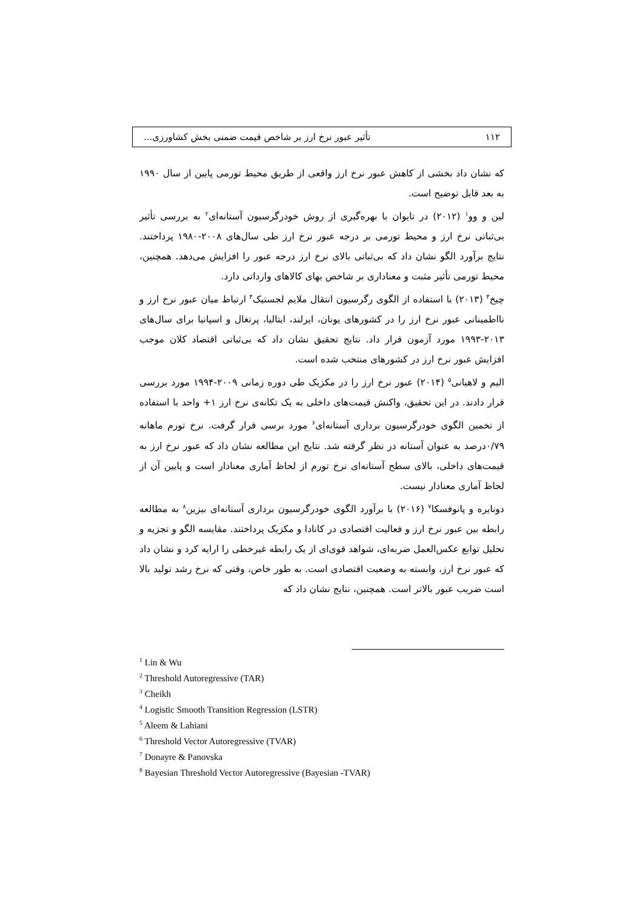۱۱۲ تأثیر عبور نرخ ارز بر شاخص قیمت ضمنی بخش کشاورزی...
که نشان داد بخشی از کاهش عبور نرخ ارز واقعی از طریق محیط تورمی پایین از سال ۱۹۹۰ به بعد قابل توضیح است.
لین و وو<sup>۱</sup> (۲۰۱۲) در تایوان با بهره‌گیری از روش خودرگرسیون آستانه‌ای<sup>۲</sup> به بررسی تأثیر بی‌ثباتی نرخ ارز و محیط تورمی بر درجه عبور نرخ ارز طی سال‌های ۲۰۰۸-۱۹۸۰ پرداختند. نتایج برآورد الگو نشان داد که بی‌ثباتی بالای نرخ ارز درجه عبور را افزایش می‌دهد. همچنین، محیط تورمی تأثیر مثبت و معناداری بر شاخص بهای کالاهای وارداتی دارد.
چیخ<sup>۳</sup> (۲۰۱۳) با استفاده از الگوی رگرسیون انتقال ملایم لجستیک<sup>۴</sup> ارتباط میان عبور نرخ ارز و نااطمینانی عبور نرخ ارز را در کشورهای یونان، ایرلند، ایتالیا، پرتغال و اسپانیا برای سال‌های ۲۰۱۳-۱۹۹۳ مورد آزمون قرار داد. نتایج تحقیق نشان داد که بی‌ثباتی اقتصاد کلان موجب افزایش عبور نرخ ارز در کشورهای منتخب شده است.
الیم و لاهیانی<sup>۵</sup> (۲۰۱۴) عبور نرخ ارز را در مکزیک طی دوره زمانی ۲۰۰۹-۱۹۹۴ مورد بررسی قرار دادند. در این تحقیق، واکنش قیمت‌های داخلی به یک تکانه‌ی نرخ ارز ۱+ واحد با استفاده از تخمین الگوی خودرگرسیون برداری آستانه‌ای<sup>۶</sup> مورد برسی قرار گرفت. نرخ تورم ماهانه ۰/۷۹درصد به عنوان آستانه در نظر گرفته شد. نتایج این مطالعه نشان داد که عبور نرخ ارز به قیمت‌های داخلی، بالای سطح آستانه‌ای نرخ تورم از لحاظ آماری معنادار است و پایین آن از لحاظ آماری معنادار نیست.
دونایره و پانوفسکا<sup>۷</sup> (۲۰۱۶) با برآورد الگوی خودرگرسیون برداری آستانه‌ای بیزین<sup>۸</sup> به مطالعه رابطه بین عبور نرخ ارز و فعالیت اقتصادی در کانادا و مکزیک پرداختند. مقایسه الگو و تجزیه و تحلیل توابع عکس‌العمل ضربه‌ای، شواهد قوی‌ای از یک رابطه غیرخطی را ارایه کرد و نشان داد که عبور نرخ ارز، وابسته به وضعیت اقتصادی است. به طور خاص، وقتی که نرخ رشد تولید بالا است ضریب عبور بالاتر است. همچنین، نتایج نشان داد که
<sup>1</sup> Lin & Wu
<sup>2</sup> Threshold Autoregressive (TAR)
<sup>3</sup> Cheikh
<sup>4</sup> Logistic Smooth Transition Regression (LSTR)
<sup>5</sup> Aleem & Lahiani
<sup>6</sup> Threshold Vector Autoregressive (TVAR)
<sup>7</sup> Donayre & Panovska
<sup>8</sup> Bayesian Threshold Vector Autoregressive (Bayesian -TVAR)